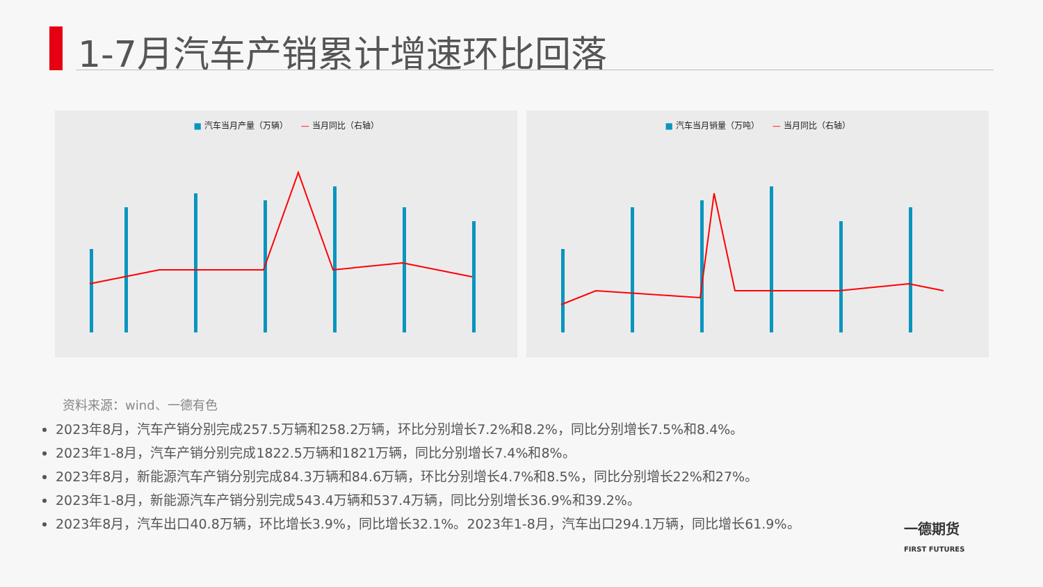1-7月汽车产销累计增速环比回落
■ 汽车当月产量（万辆） — 当月同比（右轴） ■ 汽车当月销量（万吨） — 当月同比（右轴）
资料来源：wind、一德有色
2023年8月，汽车产销分别完成257.5万辆和258.2万辆，环比分别增长7.2%和8.2%，同比分别增长7.5%和8.4%。
2023年1-8月，汽车产销分别完成1822.5万辆和1821万辆，同比分别增长7.4%和8%。
2023年8月，新能源汽车产销分别完成84.3万辆和84.6万辆，环比分别增长4.7%和8.5%，同比分别增长22%和27%。
2023年1-8月，新能源汽车产销分别完成543.4万辆和537.4万辆，同比分别增长36.9%和39.2%。
2023年8月，汽车出口40.8万辆，环比增长3.9%，同比增长32.1%。2023年1-8月，汽车出口294.1万辆，同比增长61.9%。
一德期货
FIRST FUTURES